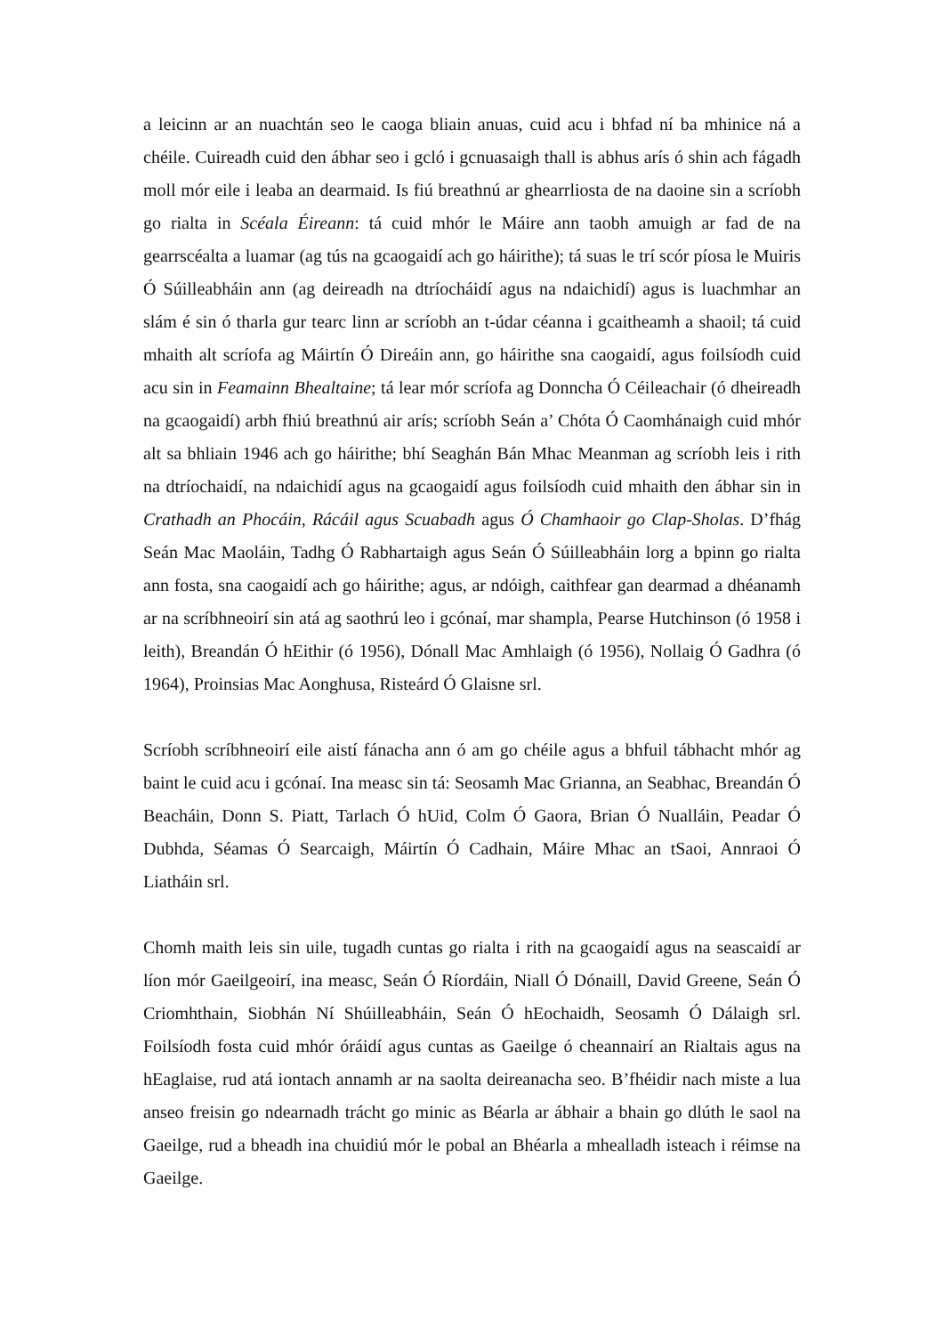a leicinn ar an nuachtán seo le caoga bliain anuas, cuid acu i bhfad ní ba mhinice ná a chéile. Cuireadh cuid den ábhar seo i gcló i gcnuasaigh thall is abhus arís ó shin ach fágadh moll mór eile i leaba an dearmaid. Is fiú breathnú ar ghearrliosta de na daoine sin a scríobh go rialta in Scéala Éireann: tá cuid mhór le Máire ann taobh amuigh ar fad de na gearrscéalta a luamar (ag tús na gcaogaidí ach go háirithe); tá suas le trí scór píosa le Muiris Ó Súilleabháin ann (ag deireadh na dtríocháidí agus na ndaichidí) agus is luachmhar an slám é sin ó tharla gur tearc linn ar scríobh an t-údar céanna i gcaitheamh a shaoil; tá cuid mhaith alt scríofa ag Máirtín Ó Direáin ann, go háirithe sna caogaidí, agus foilsíodh cuid acu sin in Feamainn Bhealtaine; tá lear mór scríofa ag Donncha Ó Céileachair (ó dheireadh na gcaogaidí) arbh fhiú breathnú air arís; scríobh Seán a’ Chóta Ó Caomhánaigh cuid mhór alt sa bhliain 1946 ach go háirithe; bhí Seaghán Bán Mhac Meanman ag scríobh leis i rith na dtríochaidí, na ndaichidí agus na gcaogaidí agus foilsíodh cuid mhaith den ábhar sin in Crathadh an Phocáin, Rácáil agus Scuabadh agus Ó Chamhaoir go Clap-Sholas. D’fhág Seán Mac Maoláin, Tadhg Ó Rabhartaigh agus Seán Ó Súilleabháin lorg a bpinn go rialta ann fosta, sna caogaidí ach go háirithe; agus, ar ndóigh, caithfear gan dearmad a dhéanamh ar na scríbhneoirí sin atá ag saothrú leo i gcónaí, mar shampla, Pearse Hutchinson (ó 1958 i leith), Breandán Ó hEithir (ó 1956), Dónall Mac Amhlaigh (ó 1956), Nollaig Ó Gadhra (ó 1964), Proinsias Mac Aonghusa, Risteárd Ó Glaisne srl.
Scríobh scríbhneoirí eile aistí fánacha ann ó am go chéile agus a bhfuil tábhacht mhór ag baint le cuid acu i gcónaí. Ina measc sin tá: Seosamh Mac Grianna, an Seabhac, Breandán Ó Beacháin, Donn S. Piatt, Tarlach Ó hUid, Colm Ó Gaora, Brian Ó Nualláin, Peadar Ó Dubhda, Séamas Ó Searcaigh, Máirtín Ó Cadhain, Máire Mhac an tSaoi, Annraoi Ó Liatháin srl.
Chomh maith leis sin uile, tugadh cuntas go rialta i rith na gcaogaidí agus na seascaidí ar líon mór Gaeilgeoirí, ina measc, Seán Ó Ríordáin, Niall Ó Dónaill, David Greene, Seán Ó Criomhthain, Siobhán Ní Shúilleabháin, Seán Ó hEochaidh, Seosamh Ó Dálaigh srl. Foilsíodh fosta cuid mhór óráidí agus cuntas as Gaeilge ó cheannairí an Rialtais agus na hEaglaise, rud atá iontach annamh ar na saolta deireanacha seo. B’fhéidir nach miste a lua anseo freisin go ndearnadh trácht go minic as Béarla ar ábhair a bhain go dlúth le saol na Gaeilge, rud a bheadh ina chuidiú mór le pobal an Bhéarla a mhealladh isteach i réimse na Gaeilge.